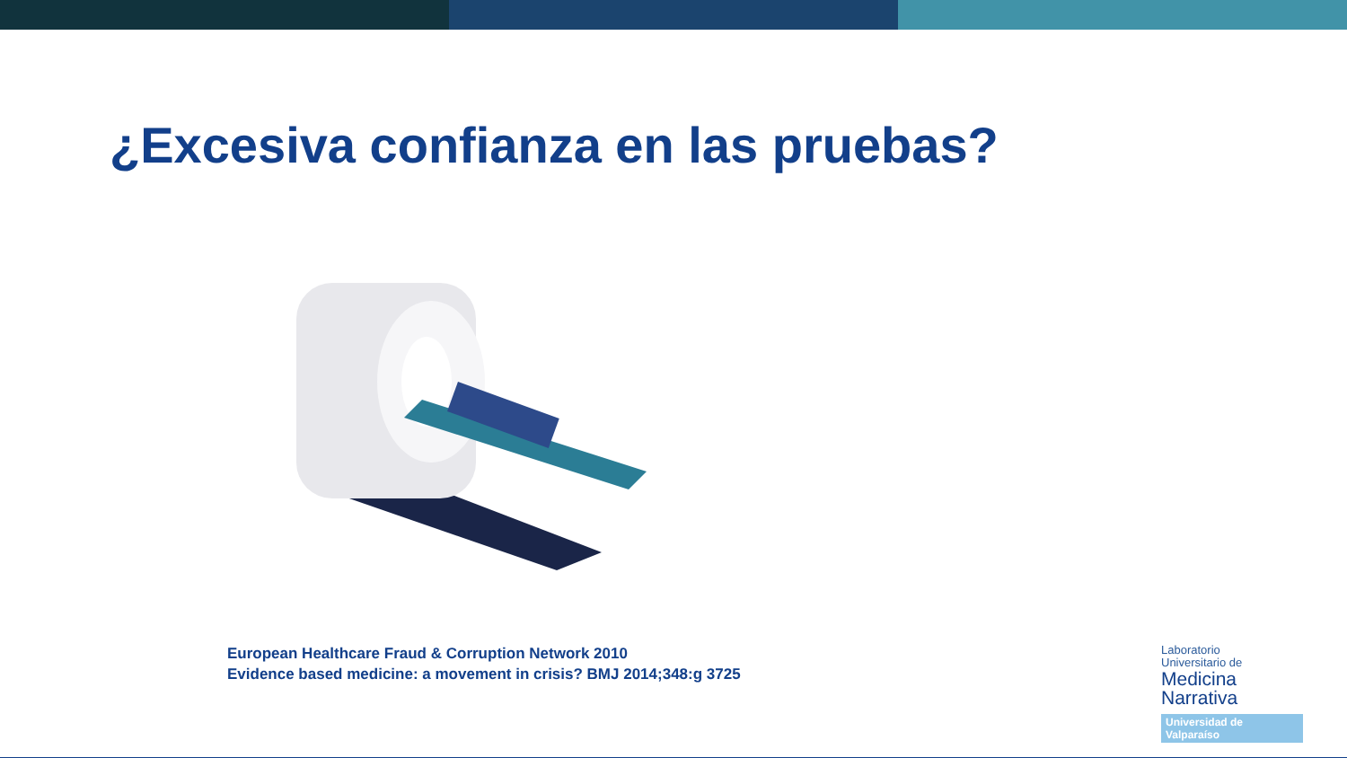¿Excesiva confianza en las pruebas?
European Healthcare Fraud & Corruption Network 2010
Evidence based medicine: a movement in crisis? BMJ 2014;348:g 3725
Laboratorio
Universitario de
Medicina
Narrativa
Universidad de Valparaíso